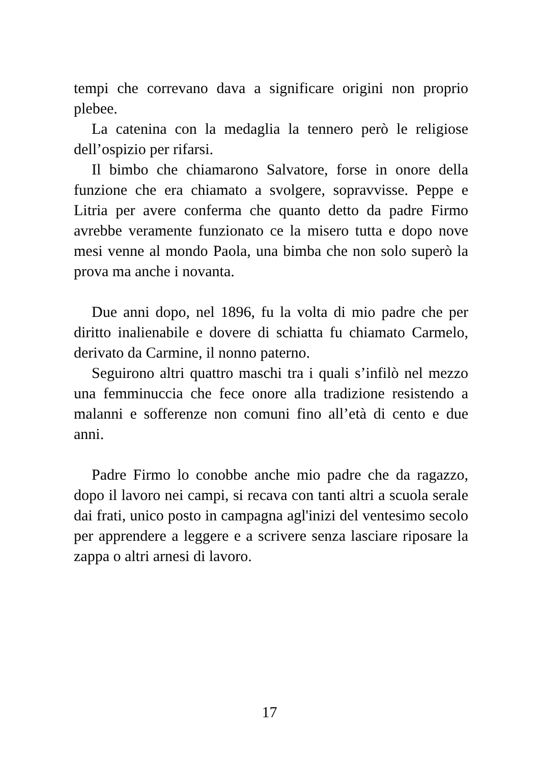tempi che correvano dava a significare origini non proprio plebee.
La catenina con la medaglia la tennero però le religiose dell’ospizio per rifarsi.
Il bimbo che chiamarono Salvatore, forse in onore della funzione che era chiamato a svolgere, sopravvisse. Peppe e Litria per avere conferma che quanto detto da padre Firmo avrebbe veramente funzionato ce la misero tutta e dopo nove mesi venne al mondo Paola, una bimba che non solo superò la prova ma anche i novanta.
Due anni dopo, nel 1896, fu la volta di mio padre che per diritto inalienabile e dovere di schiatta fu chiamato Carmelo, derivato da Carmine, il nonno paterno.
Seguirono altri quattro maschi tra i quali s’infilò nel mezzo una femminuccia che fece onore alla tradizione resistendo a malanni e sofferenze non comuni fino all’età di cento e due anni.
Padre Firmo lo conobbe anche mio padre che da ragazzo, dopo il lavoro nei campi, si recava con tanti altri a scuola serale dai frati, unico posto in campagna agl'inizi del ventesimo secolo per apprendere a leggere e a scrivere senza lasciare riposare la zappa o altri arnesi di lavoro.
17